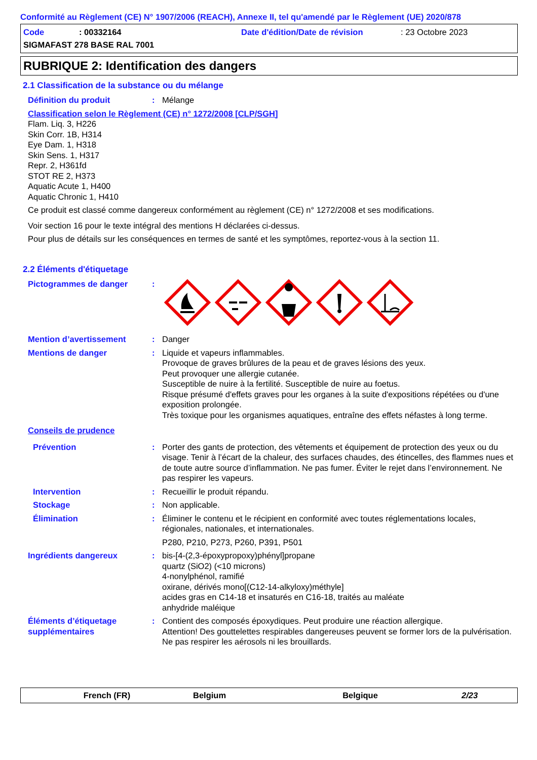Conformité au Règlement (CE) N° 1907/2006 (REACH), Annexe II, tel qu'amendé par le Règlement (UE) 2020/878
Code: 00332164 Date d'édition/Date de révision: 23 Octobre 2023
SIGMAFAST 278 BASE RAL 7001
RUBRIQUE 2: Identification des dangers
2.1 Classification de la substance ou du mélange
Définition du produit: Mélange
Classification selon le Règlement (CE) n° 1272/2008 [CLP/SGH]
Flam. Liq. 3, H226
Skin Corr. 1B, H314
Eye Dam. 1, H318
Skin Sens. 1, H317
Repr. 2, H361fd
STOT RE 2, H373
Aquatic Acute 1, H400
Aquatic Chronic 1, H410
Ce produit est classé comme dangereux conformément au règlement (CE) n° 1272/2008 et ses modifications.
Voir section 16 pour le texte intégral des mentions H déclarées ci-dessus.
Pour plus de détails sur les conséquences en termes de santé et les symptômes, reportez-vous à la section 11.
2.2 Éléments d'étiquetage
Pictogrammes de danger:
Mention d’avertissement: Danger
Mentions de danger: Liquide et vapeurs inflammables.
Provoque de graves brûlures de la peau et de graves lésions des yeux.
Peut provoquer une allergie cutanée.
Susceptible de nuire à la fertilité. Susceptible de nuire au foetus.
Risque présumé d'effets graves pour les organes à la suite d'expositions répétées ou d'une exposition prolongée.
Très toxique pour les organismes aquatiques, entraîne des effets néfastes à long terme.
Conseils de prudence
Prévention: Porter des gants de protection, des vêtements et équipement de protection des yeux ou du visage. Tenir à l’écart de la chaleur, des surfaces chaudes, des étincelles, des flammes nues et de toute autre source d’inflammation. Ne pas fumer. Éviter le rejet dans l’environnement. Ne pas respirer les vapeurs.
Intervention: Recueillir le produit répandu.
Stockage: Non applicable.
Élimination: Éliminer le contenu et le récipient en conformité avec toutes réglementations locales, régionales, nationales, et internationales.
P280, P210, P273, P260, P391, P501
Ingrédients dangereux: bis-[4-(2,3-époxypropoxy)phényl]propane
quartz (SiO2) (<10 microns)
4-nonylphénol, ramifié
oxirane, dérivés mono[(C12-14-alkyloxy)méthyle]
acides gras en C14-18 et insaturés en C16-18, traités au maléate
anhydride maléique
Éléments d’étiquetage supplémentaires: Contient des composés époxydiques. Peut produire une réaction allergique.
Attention! Des gouttelettes respirables dangereuses peuvent se former lors de la pulvérisation. Ne pas respirer les aérosols ni les brouillards.
French (FR) Belgium Belgique 2/23